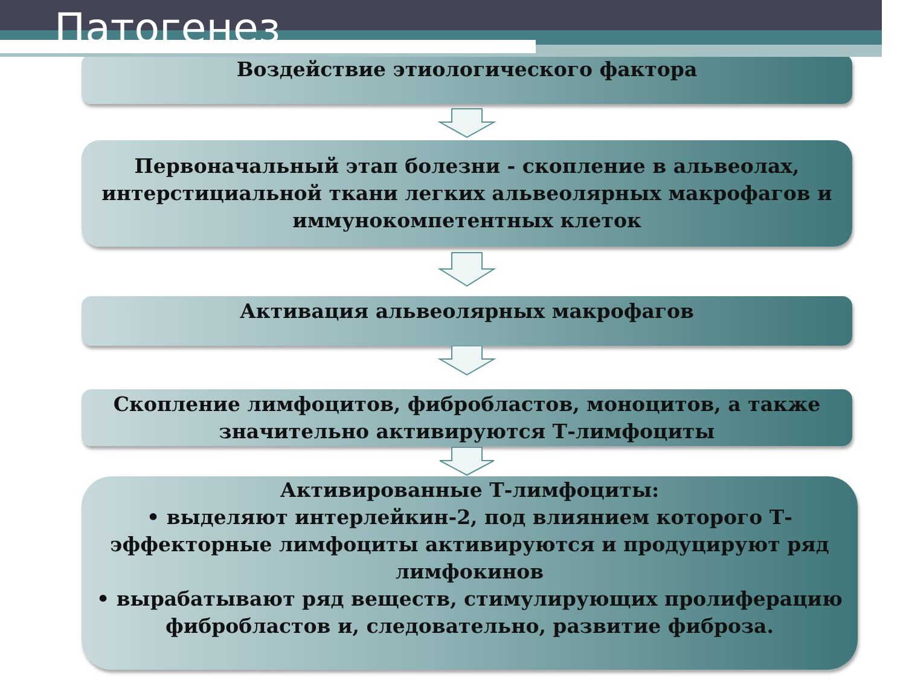Патогенез
Воздействие этиологического фактора
Первоначальный этап болезни - скопление в альвеолах, интерстициальной ткани легких альвеолярных макрофагов и иммунокомпетентных клеток
Активация альвеолярных макрофагов
Скопление лимфоцитов, фибробластов, моноцитов, а также значительно активируются Т-лимфоциты
Активированные Т-лимфоциты:
• выделяют интерлейкин-2, под влиянием которого Т-эффекторные лимфоциты активируются и продуцируют ряд лимфокинов
• вырабатывают ряд веществ, стимулирующих пролиферацию фибробластов и, следовательно, развитие фиброза.